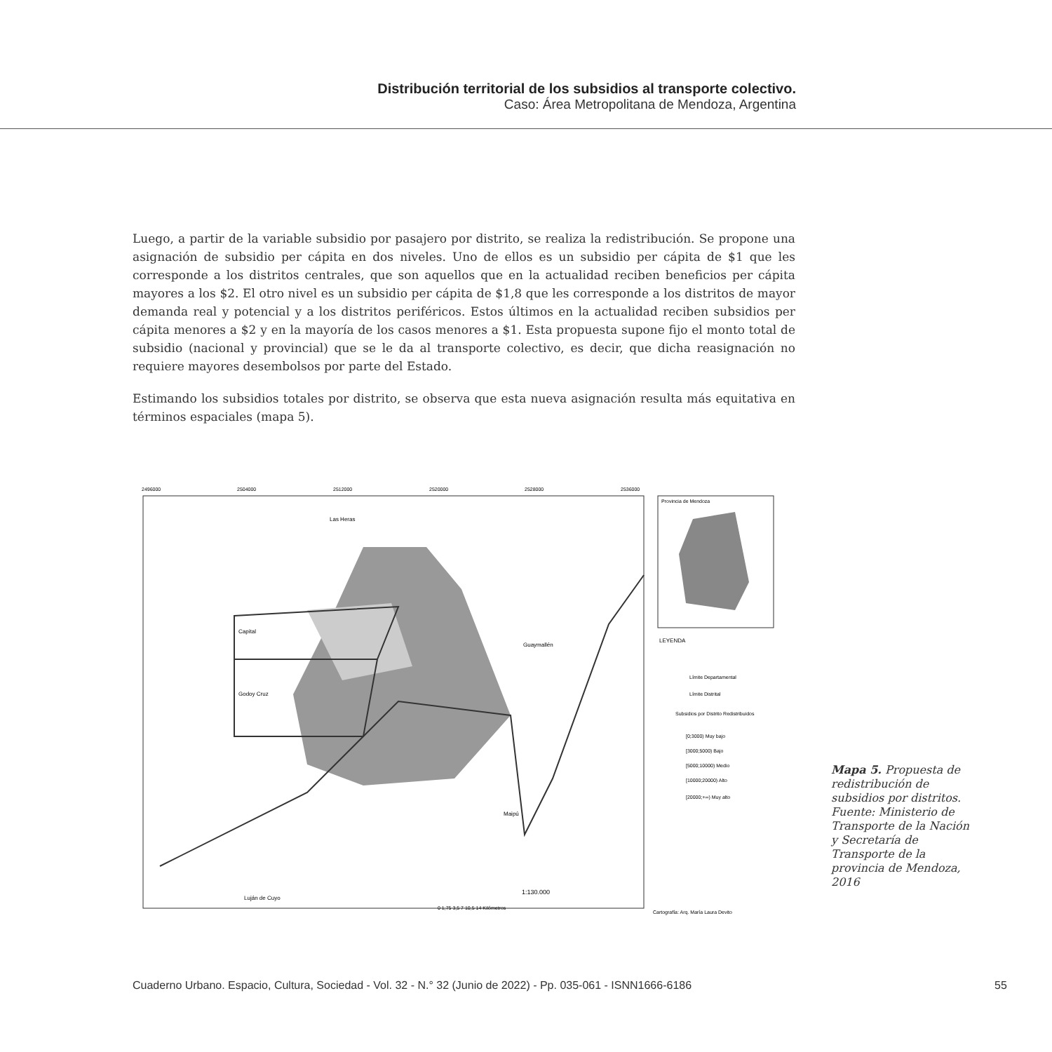Distribución territorial de los subsidios al transporte colectivo.
Caso: Área Metropolitana de Mendoza, Argentina
Luego, a partir de la variable subsidio por pasajero por distrito, se realiza la redistribución. Se propone una asignación de subsidio per cápita en dos niveles. Uno de ellos es un subsidio per cápita de $1 que les corresponde a los distritos centrales, que son aquellos que en la actualidad reciben beneficios per cápita mayores a los $2. El otro nivel es un subsidio per cápita de $1,8 que les corresponde a los distritos de mayor demanda real y potencial y a los distritos periféricos. Estos últimos en la actualidad reciben subsidios per cápita menores a $2 y en la mayoría de los casos menores a $1. Esta propuesta supone fijo el monto total de subsidio (nacional y provincial) que se le da al transporte colectivo, es decir, que dicha reasignación no requiere mayores desembolsos por parte del Estado.
Estimando los subsidios totales por distrito, se observa que esta nueva asignación resulta más equitativa en términos espaciales (mapa 5).
2496000
2504000
2512000
2520000
2528000
2536000
Las Heras
Capital
Godoy Cruz
Guaymallén
Maipú
Luján de Cuyo
1:130.000
0 1,75 3,5 7 10,5 14 Kilómetros
Provincia de Mendoza
LEYENDA
Límite Departamental
Límite Distrital
Subsidios por Distrito Redistribuidos
[0;3000) Muy bajo
[3000;5000) Bajo
[5000;10000) Medio
[10000;20000) Alto
[20000;+∞) Muy alto
Cartografía: Arq. María Laura Devito
Mapa 5. Propuesta de redistribución de subsidios por distritos. Fuente: Ministerio de Transporte de la Nación y Secretaría de Transporte de la provincia de Mendoza, 2016
Cuaderno Urbano. Espacio, Cultura, Sociedad - Vol. 32 - N.° 32 (Junio de 2022) - Pp. 035-061 - ISNN1666-6186
55